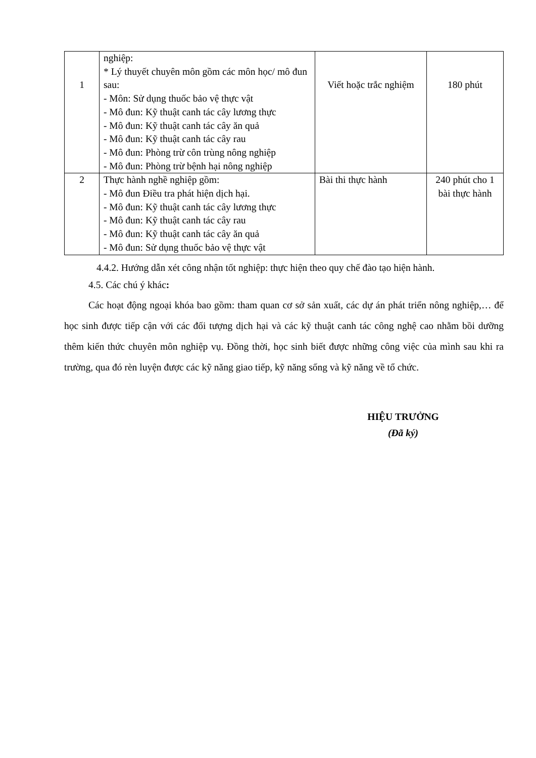| 1 | nghiệp: * Lý thuyết chuyên môn gồm các môn học/ mô đun sau: - Môn: Sử dụng thuốc bảo vệ thực vật - Mô đun: Kỹ thuật canh tác cây lương thực - Mô đun: Kỹ thuật canh tác cây ăn quả - Mô đun: Kỹ thuật canh tác cây rau - Mô đun: Phòng trừ côn trùng nông nghiệp - Mô đun: Phòng trừ bệnh hại nông nghiệp | Viết hoặc trắc nghiệm | 180 phút |
| 2 | Thực hành nghề nghiệp gồm: - Mô đun Điều tra phát hiện dịch hại. - Mô đun: Kỹ thuật canh tác cây lương thực - Mô đun: Kỹ thuật canh tác cây rau - Mô đun: Kỹ thuật canh tác cây ăn quả - Mô đun: Sử dụng thuốc bảo vệ thực vật | Bài thi thực hành | 240 phút cho 1 bài thực hành |
4.4.2. Hướng dẫn xét công nhận tốt nghiệp: thực hiện theo quy chế đào tạo hiện hành.
4.5. Các chú ý khác:
Các hoạt động ngoại khóa bao gồm: tham quan cơ sở sản xuất, các dự án phát triển nông nghiệp,… để học sinh được tiếp cận với các đối tượng dịch hại và các kỹ thuật canh tác công nghệ cao nhằm bồi dưỡng thêm kiến thức chuyên môn nghiệp vụ. Đồng thời, học sinh biết được những công việc của mình sau khi ra trường, qua đó rèn luyện được các kỹ năng giao tiếp, kỹ năng sống và kỹ năng về tổ chức.
HIỆU TRƯỞNG
(Đã ký)